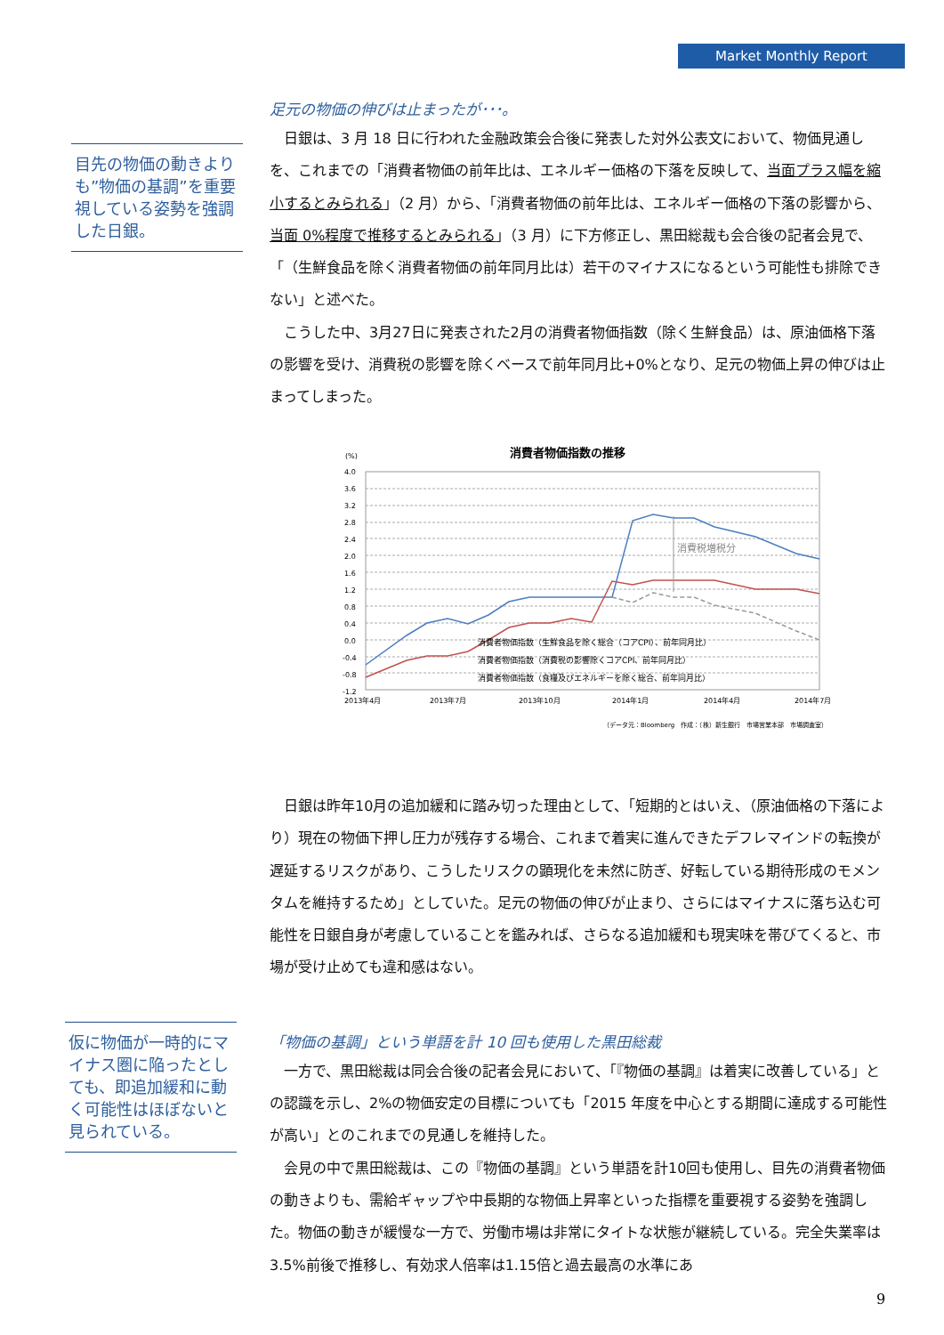Market Monthly Report
目先の物価の動きよりも”物価の基調”を重要視している姿勢を強調した日銀。
仮に物価が一時的にマイナス圏に陥ったとしても、即追加緩和に動く可能性はほぼないと見られている。
足元の物価の伸びは止まったが･･･。
日銀は、3 月 18 日に行われた金融政策会合後に発表した対外公表文において、物価見通しを、これまでの「消費者物価の前年比は、エネルギー価格の下落を反映して、当面プラス幅を縮小するとみられる」（2 月）から、「消費者物価の前年比は、エネルギー価格の下落の影響から、当面 0%程度で推移するとみられる」（3 月）に下方修正し、黒田総裁も会合後の記者会見で、「（生鮮食品を除く消費者物価の前年同月比は）若干のマイナスになるという可能性も排除できない」と述べた。
こうした中、3月27日に発表された2月の消費者物価指数（除く生鮮食品）は、原油価格下落の影響を受け、消費税の影響を除くベースで前年同月比+0%となり、足元の物価上昇の伸びは止まってしまった。
(%)
消費者物価指数の推移
4.0
3.6
3.2
2.8
2.4
2.0
1.6
1.2
0.8
0.4
0.0
-0.4
-0.8
-1.2
消費税増税分
2013年4月
2013年7月
2013年10月
2014年1月
2014年4月
2014年7月
消費者物価指数（生鮮食品を除く総合（コアCPI）、前年同月比）
消費者物価指数（消費税の影響除くコアCPI、前年同月比）
消費者物価指数（食糧及びエネルギーを除く総合、前年同月比）
（データ元：Bloomberg　作成：（株）新生銀行　市場営業本部　市場調査室）
日銀は昨年10月の追加緩和に踏み切った理由として、「短期的とはいえ、（原油価格の下落により）現在の物価下押し圧力が残存する場合、これまで着実に進んできたデフレマインドの転換が遅延するリスクがあり、こうしたリスクの顕現化を未然に防ぎ、好転している期待形成のモメンタムを維持するため」としていた。足元の物価の伸びが止まり、さらにはマイナスに落ち込む可能性を日銀自身が考慮していることを鑑みれば、さらなる追加緩和も現実味を帯びてくると、市場が受け止めても違和感はない。
「物価の基調」という単語を計 10 回も使用した黒田総裁
一方で、黒田総裁は同会合後の記者会見において、「『物価の基調』は着実に改善している」との認識を示し、2%の物価安定の目標についても「2015 年度を中心とする期間に達成する可能性が高い」とのこれまでの見通しを維持した。
会見の中で黒田総裁は、この『物価の基調』という単語を計10回も使用し、目先の消費者物価の動きよりも、需給ギャップや中長期的な物価上昇率といった指標を重要視する姿勢を強調した。物価の動きが緩慢な一方で、労働市場は非常にタイトな状態が継続している。完全失業率は3.5%前後で推移し、有効求人倍率は1.15倍と過去最高の水準にあ
9